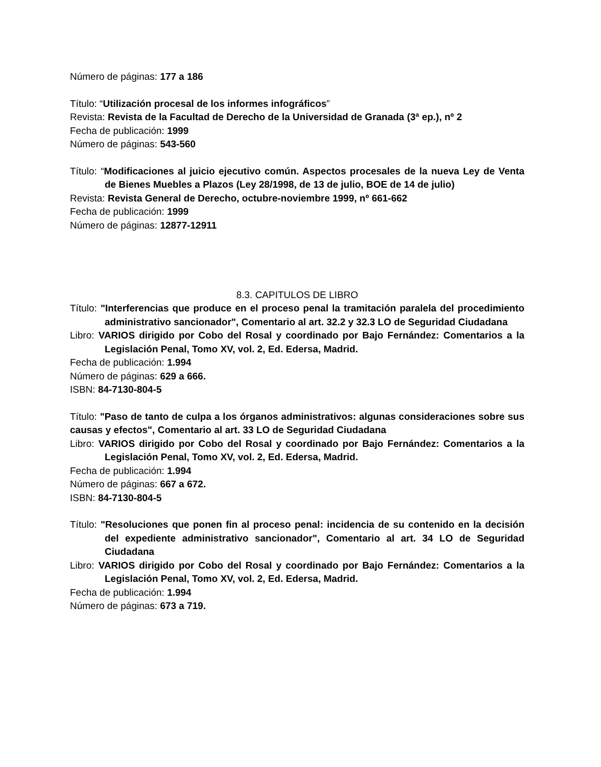Número de páginas: 177 a 186
Título: “Utilización procesal de los informes infográficos”
Revista: Revista de la Facultad de Derecho de la Universidad de Granada (3ª ep.), nº 2
Fecha de publicación: 1999
Número de páginas: 543-560
Título: “Modificaciones al juicio ejecutivo común. Aspectos procesales de la nueva Ley de Venta de Bienes Muebles a Plazos (Ley 28/1998, de 13 de julio, BOE de 14 de julio)
Revista: Revista General de Derecho, octubre-noviembre 1999, nº 661-662
Fecha de publicación: 1999
Número de páginas: 12877-12911
8.3. CAPITULOS DE LIBRO
Título: "Interferencias que produce en el proceso penal la tramitación paralela del procedimiento administrativo sancionador", Comentario al art. 32.2 y 32.3 LO de Seguridad Ciudadana
Libro: VARIOS dirigido por Cobo del Rosal y coordinado por Bajo Fernández: Comentarios a la Legislación Penal, Tomo XV, vol. 2, Ed. Edersa, Madrid.
Fecha de publicación: 1.994
Número de páginas: 629 a 666.
ISBN: 84-7130-804-5
Título: "Paso de tanto de culpa a los órganos administrativos: algunas consideraciones sobre sus causas y efectos", Comentario al art. 33 LO de Seguridad Ciudadana
Libro: VARIOS dirigido por Cobo del Rosal y coordinado por Bajo Fernández: Comentarios a la Legislación Penal, Tomo XV, vol. 2, Ed. Edersa, Madrid.
Fecha de publicación: 1.994
Número de páginas: 667 a 672.
ISBN: 84-7130-804-5
Título: "Resoluciones que ponen fin al proceso penal: incidencia de su contenido en la decisión del expediente administrativo sancionador", Comentario al art. 34 LO de Seguridad Ciudadana
Libro: VARIOS dirigido por Cobo del Rosal y coordinado por Bajo Fernández: Comentarios a la Legislación Penal, Tomo XV, vol. 2, Ed. Edersa, Madrid.
Fecha de publicación: 1.994
Número de páginas: 673 a 719.